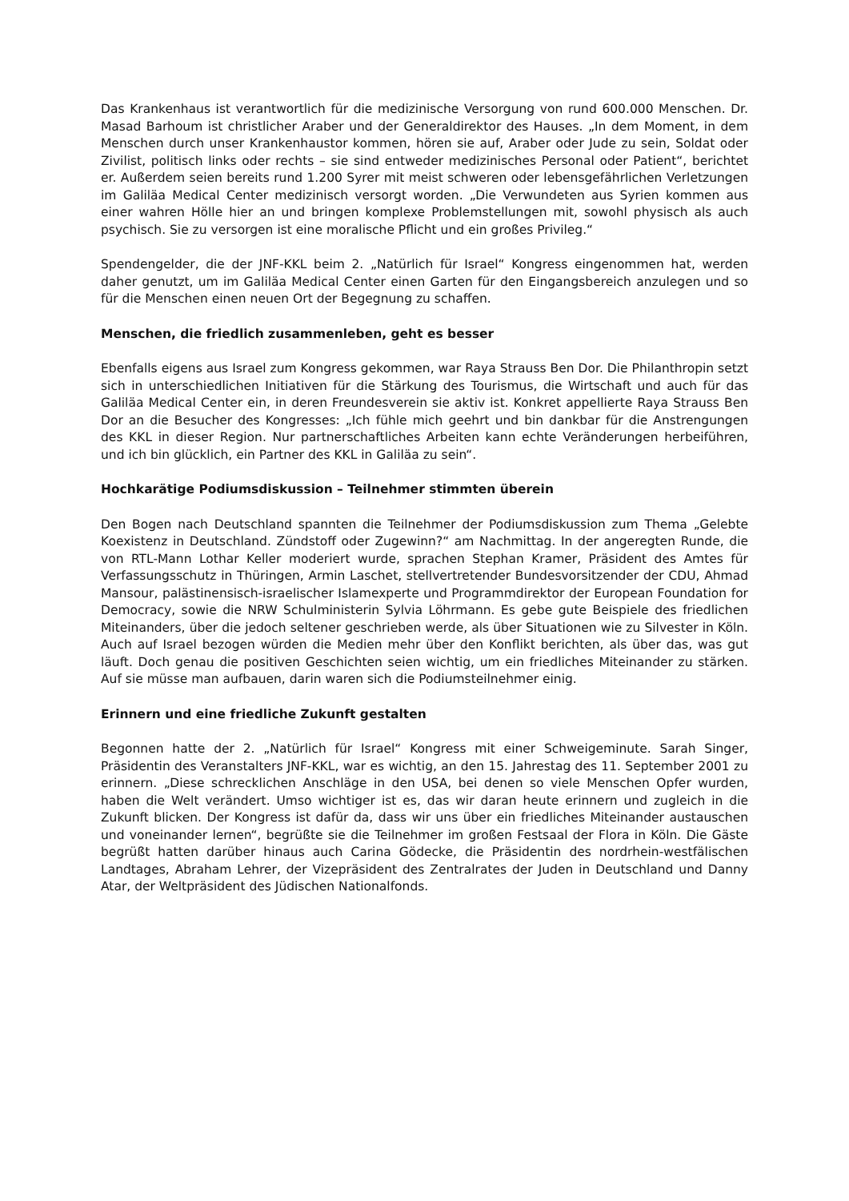Das Krankenhaus ist verantwortlich für die medizinische Versorgung von rund 600.000 Menschen. Dr. Masad Barhoum ist christlicher Araber und der Generaldirektor des Hauses. „In dem Moment, in dem Menschen durch unser Krankenhaustor kommen, hören sie auf, Araber oder Jude zu sein, Soldat oder Zivilist, politisch links oder rechts – sie sind entweder medizinisches Personal oder Patient“, berichtet er. Außerdem seien bereits rund 1.200 Syrer mit meist schweren oder lebensgefährlichen Verletzungen im Galiläa Medical Center medizinisch versorgt worden. „Die Verwundeten aus Syrien kommen aus einer wahren Hölle hier an und bringen komplexe Problemstellungen mit, sowohl physisch als auch psychisch. Sie zu versorgen ist eine moralische Pflicht und ein großes Privileg.“
Spendengelder, die der JNF-KKL beim 2. „Natürlich für Israel“ Kongress eingenommen hat, werden daher genutzt, um im Galiläa Medical Center einen Garten für den Eingangsbereich anzulegen und so für die Menschen einen neuen Ort der Begegnung zu schaffen.
Menschen, die friedlich zusammenleben, geht es besser
Ebenfalls eigens aus Israel zum Kongress gekommen, war Raya Strauss Ben Dor. Die Philanthropin setzt sich in unterschiedlichen Initiativen für die Stärkung des Tourismus, die Wirtschaft und auch für das Galiläa Medical Center ein, in deren Freundesverein sie aktiv ist. Konkret appellierte Raya Strauss Ben Dor an die Besucher des Kongresses: „Ich fühle mich geehrt und bin dankbar für die Anstrengungen des KKL in dieser Region. Nur partnerschaftliches Arbeiten kann echte Veränderungen herbeiführen, und ich bin glücklich, ein Partner des KKL in Galiläa zu sein“.
Hochkarätige Podiumsdiskussion – Teilnehmer stimmten überein
Den Bogen nach Deutschland spannten die Teilnehmer der Podiumsdiskussion zum Thema „Gelebte Koexistenz in Deutschland. Zündstoff oder Zugewinn?“ am Nachmittag. In der angeregten Runde, die von RTL-Mann Lothar Keller moderiert wurde, sprachen Stephan Kramer, Präsident des Amtes für Verfassungsschutz in Thüringen, Armin Laschet, stellvertretender Bundesvorsitzender der CDU, Ahmad Mansour, palästinensisch-israelischer Islamexperte und Programmdirektor der European Foundation for Democracy, sowie die NRW Schulministerin Sylvia Löhrmann. Es gebe gute Beispiele des friedlichen Miteinanders, über die jedoch seltener geschrieben werde, als über Situationen wie zu Silvester in Köln. Auch auf Israel bezogen würden die Medien mehr über den Konflikt berichten, als über das, was gut läuft. Doch genau die positiven Geschichten seien wichtig, um ein friedliches Miteinander zu stärken. Auf sie müsse man aufbauen, darin waren sich die Podiumsteilnehmer einig.
Erinnern und eine friedliche Zukunft gestalten
Begonnen hatte der 2. „Natürlich für Israel“ Kongress mit einer Schweigeminute. Sarah Singer, Präsidentin des Veranstalters JNF-KKL, war es wichtig, an den 15. Jahrestag des 11. September 2001 zu erinnern. „Diese schrecklichen Anschläge in den USA, bei denen so viele Menschen Opfer wurden, haben die Welt verändert. Umso wichtiger ist es, das wir daran heute erinnern und zugleich in die Zukunft blicken. Der Kongress ist dafür da, dass wir uns über ein friedliches Miteinander austauschen und voneinander lernen“, begrüßte sie die Teilnehmer im großen Festsaal der Flora in Köln. Die Gäste begrüßt hatten darüber hinaus auch Carina Gödecke, die Präsidentin des nordrhein-westfälischen Landtages, Abraham Lehrer, der Vizepräsident des Zentralrates der Juden in Deutschland und Danny Atar, der Weltpräsident des Jüdischen Nationalfonds.